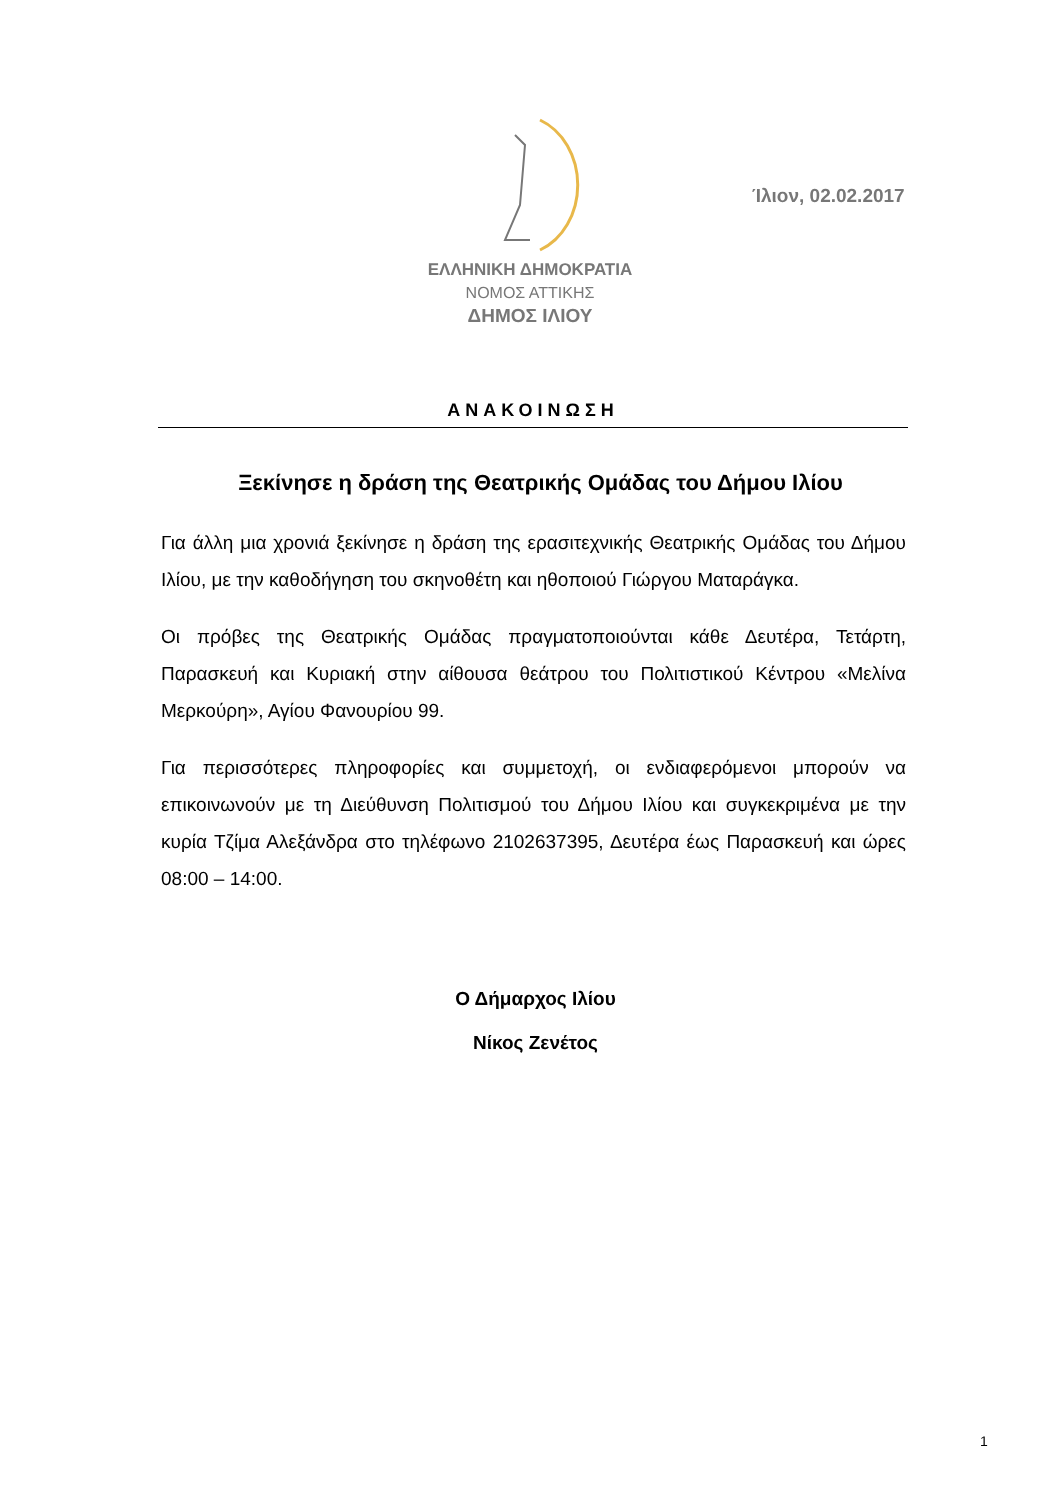Ίλιον, 02.02.2017
ΕΛΛΗΝΙΚΗ ΔΗΜΟΚΡΑΤΙΑ
ΝΟΜΟΣ ΑΤΤΙΚΗΣ
ΔΗΜΟΣ ΙΛΙΟΥ
ΑΝΑΚΟΙΝΩΣΗ
Ξεκίνησε η δράση της Θεατρικής Ομάδας του Δήμου Ιλίου
Για άλλη μια χρονιά ξεκίνησε η δράση της ερασιτεχνικής Θεατρικής Ομάδας του Δήμου Ιλίου, με την καθοδήγηση του σκηνοθέτη και ηθοποιού Γιώργου Ματαράγκα.
Οι πρόβες της Θεατρικής Ομάδας πραγματοποιούνται κάθε Δευτέρα, Τετάρτη, Παρασκευή και Κυριακή στην αίθουσα θεάτρου του Πολιτιστικού Κέντρου «Μελίνα Μερκούρη», Αγίου Φανουρίου 99.
Για περισσότερες πληροφορίες και συμμετοχή, οι ενδιαφερόμενοι μπορούν να επικοινωνούν με τη Διεύθυνση Πολιτισμού του Δήμου Ιλίου και συγκεκριμένα με την κυρία Τζίμα Αλεξάνδρα στο τηλέφωνο 2102637395, Δευτέρα έως Παρασκευή και ώρες 08:00 – 14:00.
Ο Δήμαρχος Ιλίου
Νίκος Ζενέτος
1